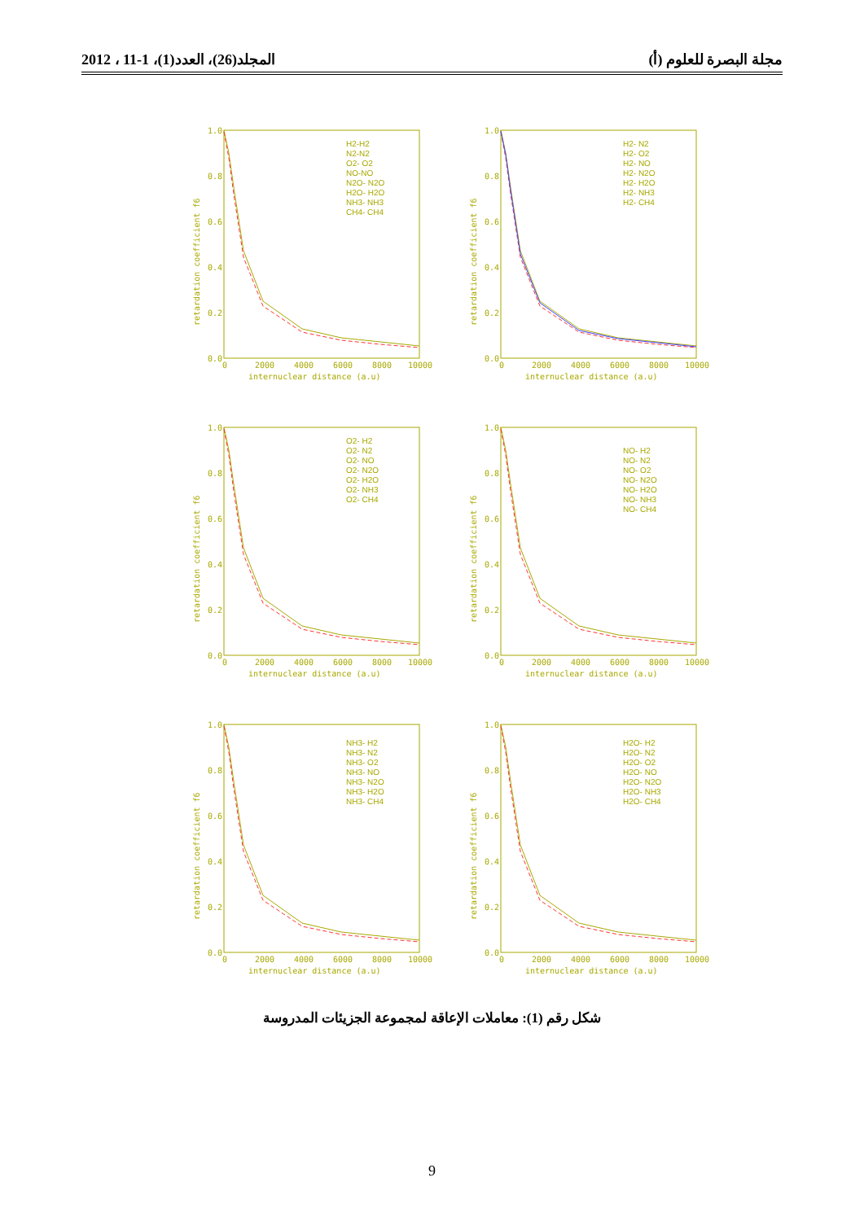مجلة البصرة للعلوم (أ) المجلد(26)، العدد(1)، 1-11 ، 2012
1.0
0.8
0.6
0.4
0.2
0.0
0
2000
4000
6000
8000
10000
internuclear distance (a.u)
retardation coefficient f6
H2- N2
H2- O2
H2- NO
H2- N2O
H2- H2O
H2- NH3
H2- CH4
1.0
0.8
0.6
0.4
0.2
0.0
0
2000
4000
6000
8000
10000
internuclear distance (a.u)
retardation coefficient f6
H2-H2
N2-N2
O2- O2
NO-NO
N2O- N2O
H2O- H2O
NH3- NH3
CH4- CH4
1.0
0.8
0.6
0.4
0.2
0.0
0
2000
4000
6000
8000
10000
internuclear distance (a.u)
retardation coefficient f6
NO- H2
NO- N2
NO- O2
NO- N2O
NO- H2O
NO- NH3
NO- CH4
1.0
0.8
0.6
0.4
0.2
0.0
0
2000
4000
6000
8000
10000
internuclear distance (a.u)
retardation coefficient f6
O2- H2
O2- N2
O2- NO
O2- N2O
O2- H2O
O2- NH3
O2- CH4
1.0
0.8
0.6
0.4
0.2
0.0
0
2000
4000
6000
8000
10000
internuclear distance (a.u)
retardation coefficient f6
H2O- H2
H2O- N2
H2O- O2
H2O- NO
H2O- N2O
H2O- NH3
H2O- CH4
1.0
0.8
0.6
0.4
0.2
0.0
0
2000
4000
6000
8000
10000
internuclear distance (a.u)
retardation coefficient f6
NH3- H2
NH3- N2
NH3- O2
NH3- NO
NH3- N2O
NH3- H2O
NH3- CH4
شكل رقم (1): معاملات الإعاقة لمجموعة الجزيئات المدروسة
9